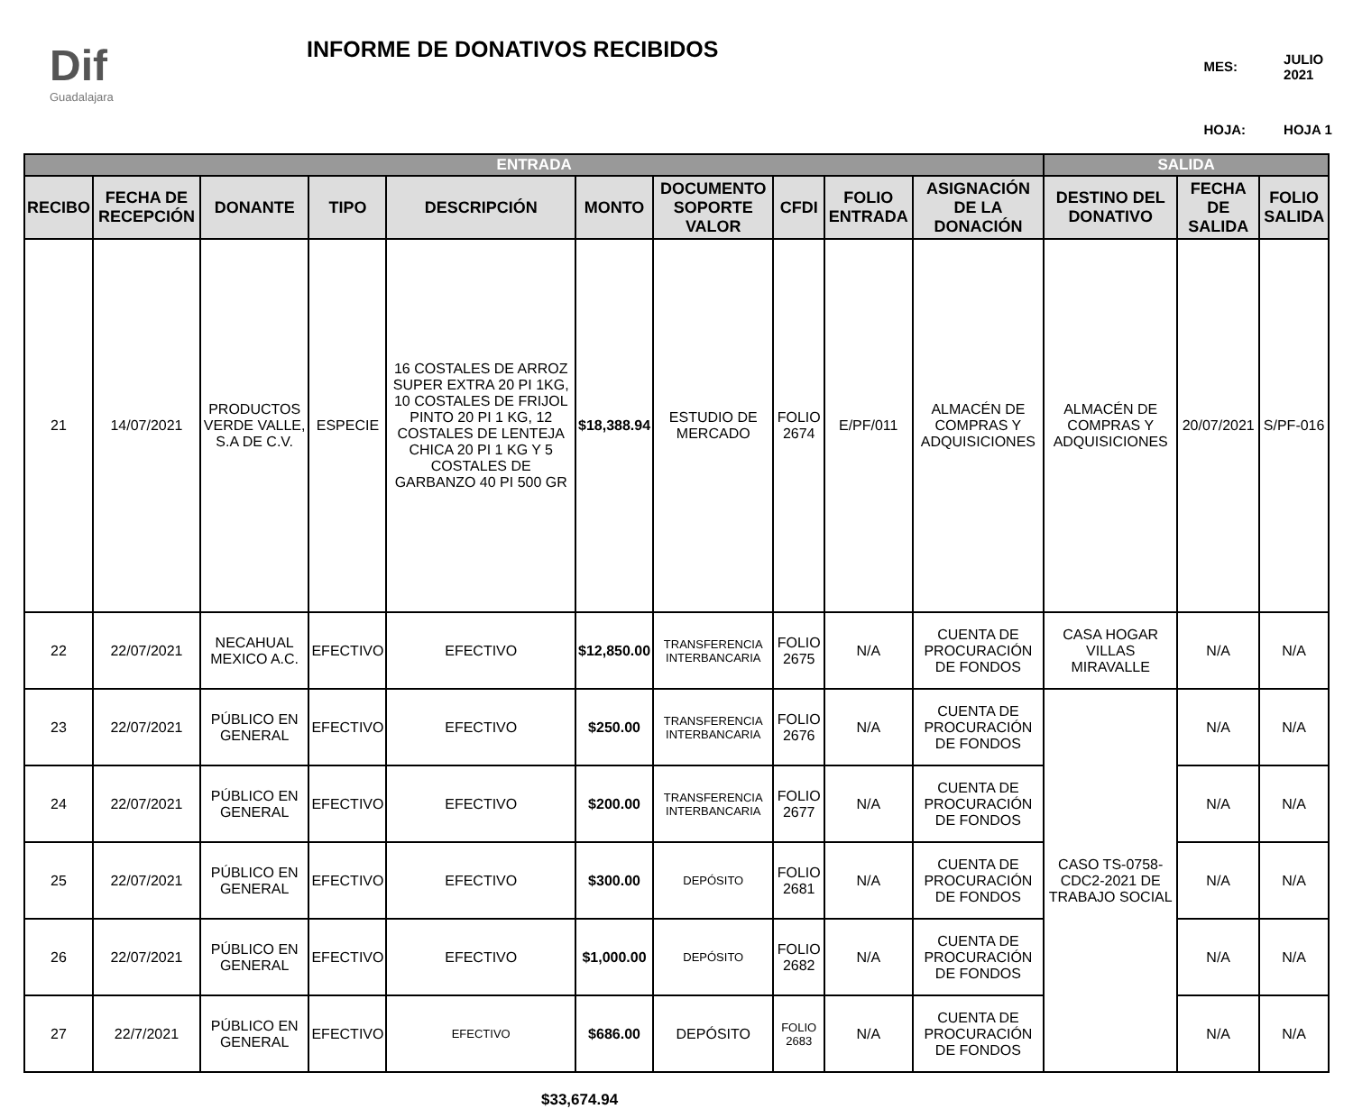Dif
Guadalajara
INFORME DE DONATIVOS RECIBIDOS
| MES: | JULIO 2021 |
| HOJA: | HOJA 1 |
| ENTRADA | | | | | | | | | | SALIDA | | |
| --- | --- | --- | --- | --- | --- | --- | --- | --- | --- | --- | --- | --- |
| RECIBO | FECHA DE RECEPCIÓN | DONANTE | TIPO | DESCRIPCIÓN | MONTO | DOCUMENTO SOPORTE VALOR | CFDI | FOLIO ENTRADA | ASIGNACIÓN DE LA DONACIÓN | DESTINO DEL DONATIVO | FECHA DE SALIDA | FOLIO SALIDA |
| 21 | 14/07/2021 | PRODUCTOS VERDE VALLE, S.A DE C.V. | ESPECIE | 16 COSTALES DE ARROZ SUPER EXTRA 20 PI 1KG, 10 COSTALES DE FRIJOL PINTO 20 PI 1 KG, 12 COSTALES DE LENTEJA CHICA 20 PI 1 KG Y 5 COSTALES DE GARBANZO 40 PI 500 GR | $18,388.94 | ESTUDIO DE MERCADO | FOLIO 2674 | E/PF/011 | ALMACÉN DE COMPRAS Y ADQUISICIONES | ALMACÉN DE COMPRAS Y ADQUISICIONES | 20/07/2021 | S/PF-016 |
| 22 | 22/07/2021 | NECAHUAL MEXICO A.C. | EFECTIVO | EFECTIVO | $12,850.00 | TRANSFERENCIA INTERBANCARIA | FOLIO 2675 | N/A | CUENTA DE PROCURACIÓN DE FONDOS | CASA HOGAR VILLAS MIRAVALLE | N/A | N/A |
| 23 | 22/07/2021 | PÚBLICO EN GENERAL | EFECTIVO | EFECTIVO | $250.00 | TRANSFERENCIA INTERBANCARIA | FOLIO 2676 | N/A | CUENTA DE PROCURACIÓN DE FONDOS | CASO TS-0758-CDC2-2021 DE TRABAJO SOCIAL | N/A | N/A |
| 24 | 22/07/2021 | PÚBLICO EN GENERAL | EFECTIVO | EFECTIVO | $200.00 | TRANSFERENCIA INTERBANCARIA | FOLIO 2677 | N/A | CUENTA DE PROCURACIÓN DE FONDOS | | N/A | N/A |
| 25 | 22/07/2021 | PÚBLICO EN GENERAL | EFECTIVO | EFECTIVO | $300.00 | DEPÓSITO | FOLIO 2681 | N/A | CUENTA DE PROCURACIÓN DE FONDOS | | N/A | N/A |
| 26 | 22/07/2021 | PÚBLICO EN GENERAL | EFECTIVO | EFECTIVO | $1,000.00 | DEPÓSITO | FOLIO 2682 | N/A | CUENTA DE PROCURACIÓN DE FONDOS | | N/A | N/A |
| 27 | 22/7/2021 | PÚBLICO EN GENERAL | EFECTIVO | EFECTIVO | $686.00 | DEPÓSITO | FOLIO 2683 | N/A | CUENTA DE PROCURACIÓN DE FONDOS | | N/A | N/A |
$33,674.94